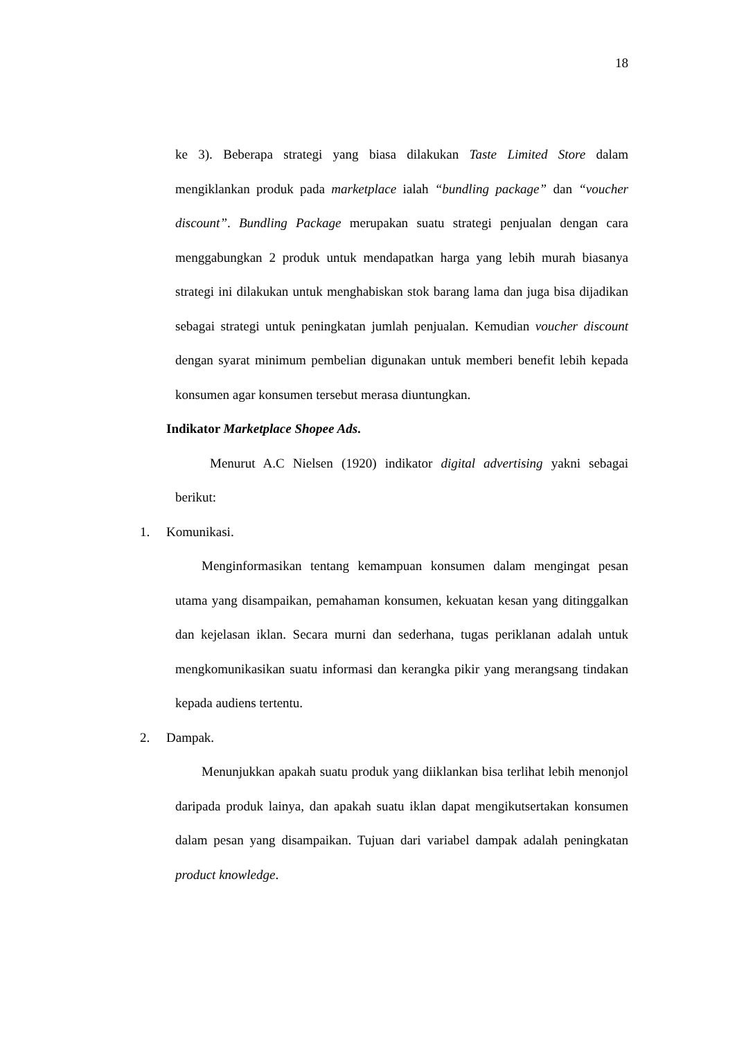18
ke 3). Beberapa strategi yang biasa dilakukan Taste Limited Store dalam mengiklankan produk pada marketplace ialah “bundling package” dan “voucher discount”. Bundling Package merupakan suatu strategi penjualan dengan cara menggabungkan 2 produk untuk mendapatkan harga yang lebih murah biasanya strategi ini dilakukan untuk menghabiskan stok barang lama dan juga bisa dijadikan sebagai strategi untuk peningkatan jumlah penjualan. Kemudian voucher discount dengan syarat minimum pembelian digunakan untuk memberi benefit lebih kepada konsumen agar konsumen tersebut merasa diuntungkan.
Indikator Marketplace Shopee Ads.
Menurut A.C Nielsen (1920) indikator digital advertising yakni sebagai berikut:
1. Komunikasi.
Menginformasikan tentang kemampuan konsumen dalam mengingat pesan utama yang disampaikan, pemahaman konsumen, kekuatan kesan yang ditinggalkan dan kejelasan iklan. Secara murni dan sederhana, tugas periklanan adalah untuk mengkomunikasikan suatu informasi dan kerangka pikir yang merangsang tindakan kepada audiens tertentu.
2. Dampak.
Menunjukkan apakah suatu produk yang diiklankan bisa terlihat lebih menonjol daripada produk lainya, dan apakah suatu iklan dapat mengikutsertakan konsumen dalam pesan yang disampaikan. Tujuan dari variabel dampak adalah peningkatan product knowledge.